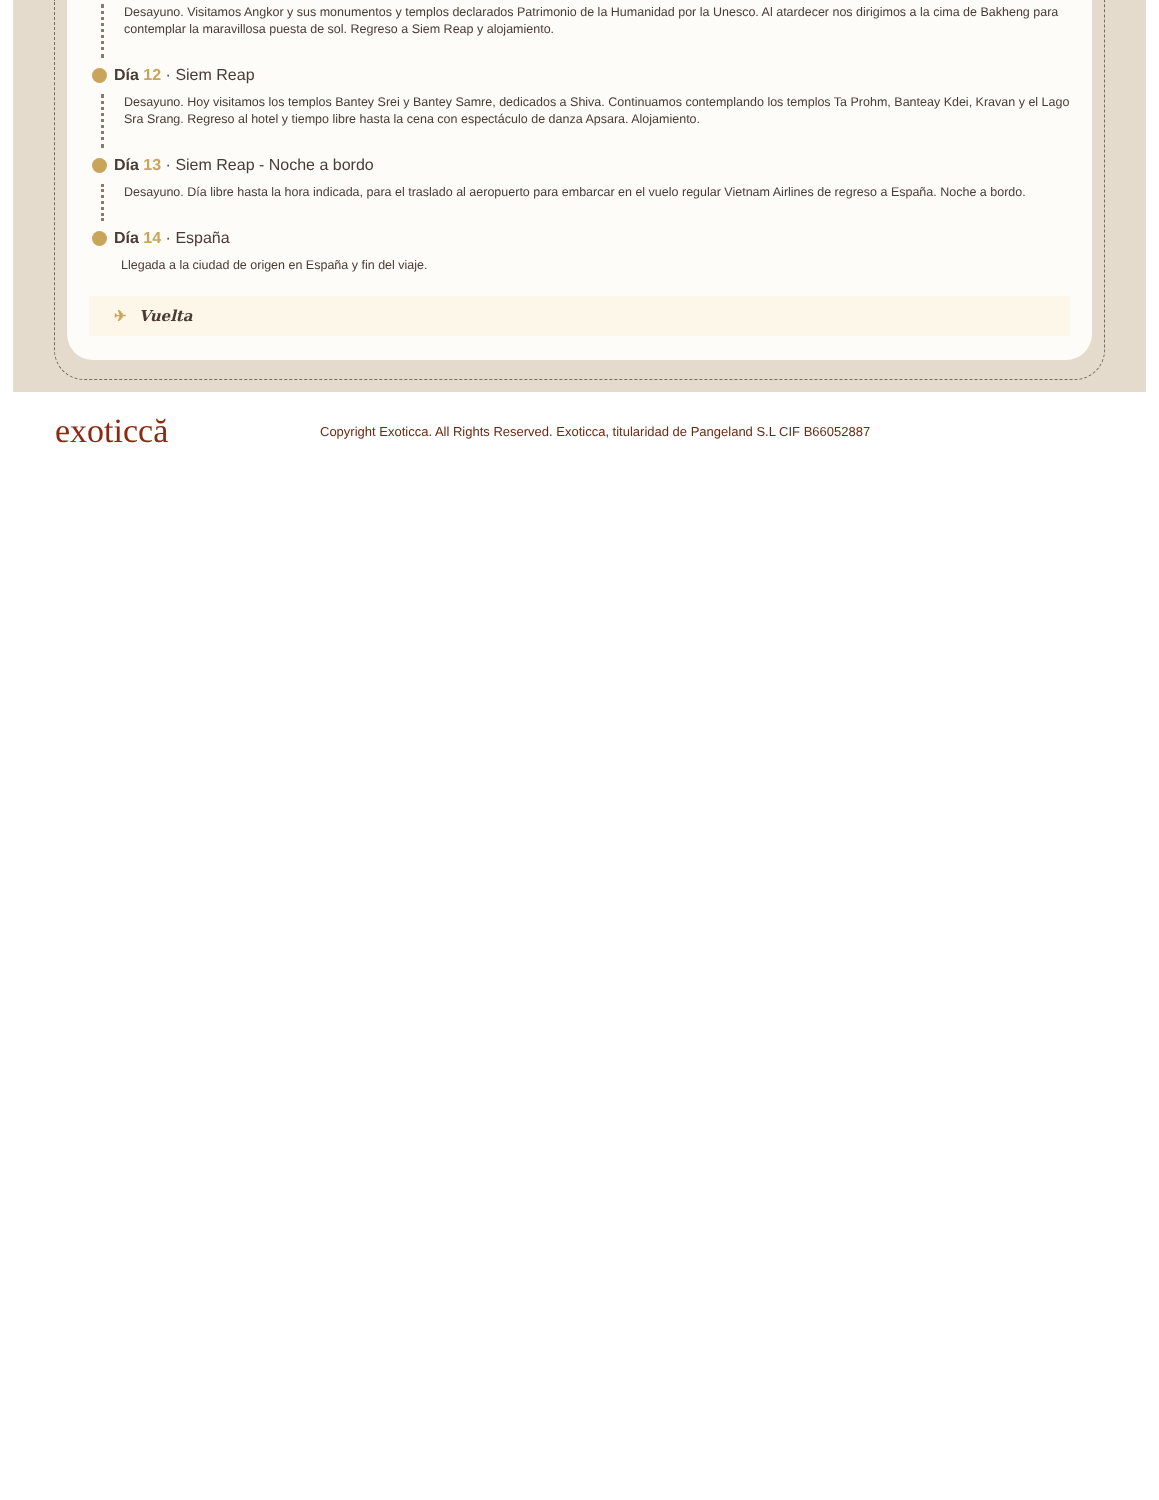Desayuno. Visitamos Angkor y sus monumentos y templos declarados Patrimonio de la Humanidad por la Unesco. Al atardecer nos dirigimos a la cima de Bakheng para contemplar la maravillosa puesta de sol. Regreso a Siem Reap y alojamiento.
Día 12 · Siem Reap
Desayuno. Hoy visitamos los templos Bantey Srei y Bantey Samre, dedicados a Shiva. Continuamos contemplando los templos Ta Prohm, Banteay Kdei, Kravan y el Lago Sra Srang. Regreso al hotel y tiempo libre hasta la cena con espectáculo de danza Apsara. Alojamiento.
Día 13 · Siem Reap - Noche a bordo
Desayuno. Día libre hasta la hora indicada, para el traslado al aeropuerto para embarcar en el vuelo regular Vietnam Airlines de regreso a España. Noche a bordo.
Día 14 · España
Llegada a la ciudad de origen en España y fin del viaje.
✈ Vuelta
exoticcă
Copyright Exoticca. All Rights Reserved. Exoticca, titularidad de Pangeland S.L CIF B66052887